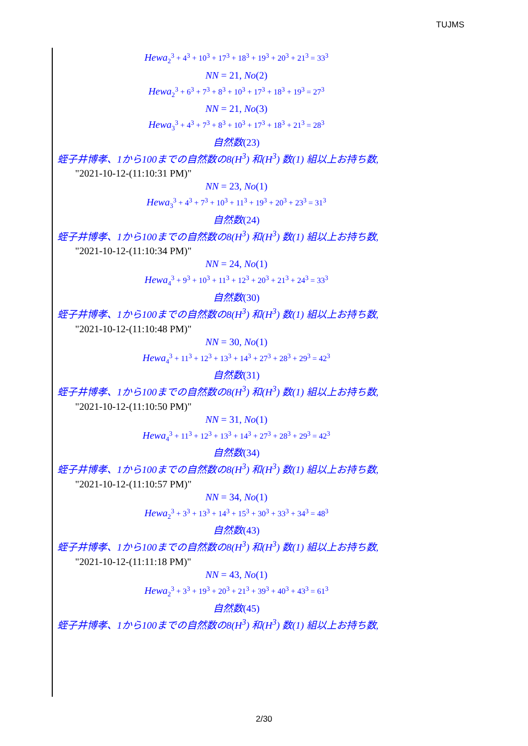TUJMS
Hewa<sub>2</sub><sup>3</sup> + 4<sup>3</sup> + 10<sup>3</sup> + 17<sup>3</sup> + 18<sup>3</sup> + 19<sup>3</sup> + 20<sup>3</sup> + 21<sup>3</sup> = 33<sup>3</sup>
NN = 21, No(2)
Hewa<sub>2</sub><sup>3</sup> + 6<sup>3</sup> + 7<sup>3</sup> + 8<sup>3</sup> + 10<sup>3</sup> + 17<sup>3</sup> + 18<sup>3</sup> + 19<sup>3</sup> = 27<sup>3</sup>
NN = 21, No(3)
Hewa<sub>3</sub><sup>3</sup> + 4<sup>3</sup> + 7<sup>3</sup> + 8<sup>3</sup> + 10<sup>3</sup> + 17<sup>3</sup> + 18<sup>3</sup> + 21<sup>3</sup> = 28<sup>3</sup>
自然数(23)
蛭子井博孝、1から100までの自然数の8(H<sup>3</sup>) 和(H<sup>3</sup>) 数(1) 組以上お持ち数,
"2021-10-12-(11:10:31 PM)"
NN = 23, No(1)
Hewa<sub>3</sub><sup>3</sup> + 4<sup>3</sup> + 7<sup>3</sup> + 10<sup>3</sup> + 11<sup>3</sup> + 19<sup>3</sup> + 20<sup>3</sup> + 23<sup>3</sup> = 31<sup>3</sup>
自然数(24)
蛭子井博孝、1から100までの自然数の8(H<sup>3</sup>) 和(H<sup>3</sup>) 数(1) 組以上お持ち数,
"2021-10-12-(11:10:34 PM)"
NN = 24, No(1)
Hewa<sub>4</sub><sup>3</sup> + 9<sup>3</sup> + 10<sup>3</sup> + 11<sup>3</sup> + 12<sup>3</sup> + 20<sup>3</sup> + 21<sup>3</sup> + 24<sup>3</sup> = 33<sup>3</sup>
自然数(30)
蛭子井博孝、1から100までの自然数の8(H<sup>3</sup>) 和(H<sup>3</sup>) 数(1) 組以上お持ち数,
"2021-10-12-(11:10:48 PM)"
NN = 30, No(1)
Hewa<sub>4</sub><sup>3</sup> + 11<sup>3</sup> + 12<sup>3</sup> + 13<sup>3</sup> + 14<sup>3</sup> + 27<sup>3</sup> + 28<sup>3</sup> + 29<sup>3</sup> = 42<sup>3</sup>
自然数(31)
蛭子井博孝、1から100までの自然数の8(H<sup>3</sup>) 和(H<sup>3</sup>) 数(1) 組以上お持ち数,
"2021-10-12-(11:10:50 PM)"
NN = 31, No(1)
Hewa<sub>4</sub><sup>3</sup> + 11<sup>3</sup> + 12<sup>3</sup> + 13<sup>3</sup> + 14<sup>3</sup> + 27<sup>3</sup> + 28<sup>3</sup> + 29<sup>3</sup> = 42<sup>3</sup>
自然数(34)
蛭子井博孝、1から100までの自然数の8(H<sup>3</sup>) 和(H<sup>3</sup>) 数(1) 組以上お持ち数,
"2021-10-12-(11:10:57 PM)"
NN = 34, No(1)
Hewa<sub>2</sub><sup>3</sup> + 3<sup>3</sup> + 13<sup>3</sup> + 14<sup>3</sup> + 15<sup>3</sup> + 30<sup>3</sup> + 33<sup>3</sup> + 34<sup>3</sup> = 48<sup>3</sup>
自然数(43)
蛭子井博孝、1から100までの自然数の8(H<sup>3</sup>) 和(H<sup>3</sup>) 数(1) 組以上お持ち数,
"2021-10-12-(11:11:18 PM)"
NN = 43, No(1)
Hewa<sub>2</sub><sup>3</sup> + 3<sup>3</sup> + 19<sup>3</sup> + 20<sup>3</sup> + 21<sup>3</sup> + 39<sup>3</sup> + 40<sup>3</sup> + 43<sup>3</sup> = 61<sup>3</sup>
自然数(45)
蛭子井博孝、1から100までの自然数の8(H<sup>3</sup>) 和(H<sup>3</sup>) 数(1) 組以上お持ち数,
2/30